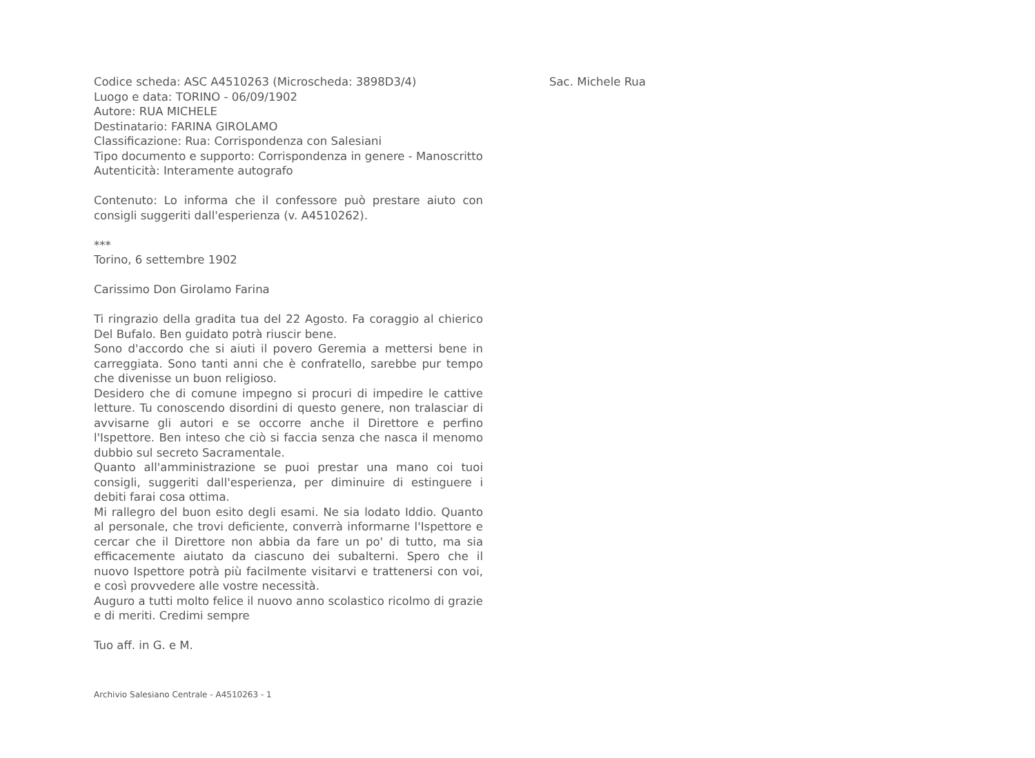Codice scheda: ASC A4510263 (Microscheda: 3898D3/4)
Luogo e data: TORINO - 06/09/1902
Autore: RUA MICHELE
Destinatario: FARINA GIROLAMO
Classificazione: Rua: Corrispondenza con Salesiani
Tipo documento e supporto: Corrispondenza in genere - Manoscritto
Autenticità: Interamente autografo
Contenuto: Lo informa che il confessore può prestare aiuto con consigli suggeriti dall'esperienza (v. A4510262).
***
Torino, 6 settembre 1902
Carissimo Don Girolamo Farina
Ti ringrazio della gradita tua del 22 Agosto. Fa coraggio al chierico Del Bufalo. Ben guidato potrà riuscir bene.
Sono d'accordo che si aiuti il povero Geremia a mettersi bene in carreggiata. Sono tanti anni che è confratello, sarebbe pur tempo che divenisse un buon religioso.
Desidero che di comune impegno si procuri di impedire le cattive letture. Tu conoscendo disordini di questo genere, non tralasciar di avvisarne gli autori e se occorre anche il Direttore e perfino l'Ispettore. Ben inteso che ciò si faccia senza che nasca il menomo dubbio sul secreto Sacramentale.
Quanto all'amministrazione se puoi prestar una mano coi tuoi consigli, suggeriti dall'esperienza, per diminuire di estinguere i debiti farai cosa ottima.
Mi rallegro del buon esito degli esami. Ne sia lodato Iddio. Quanto al personale, che trovi deficiente, converrà informarne l'Ispettore e cercar che il Direttore non abbia da fare un po' di tutto, ma sia efficacemente aiutato da ciascuno dei subalterni. Spero che il nuovo Ispettore potrà più facilmente visitarvi e trattenersi con voi, e così provvedere alle vostre necessità.
Auguro a tutti molto felice il nuovo anno scolastico ricolmo di grazie e di meriti. Credimi sempre
Tuo aff. in G. e M.
Archivio Salesiano Centrale - A4510263 - 1
Sac. Michele Rua